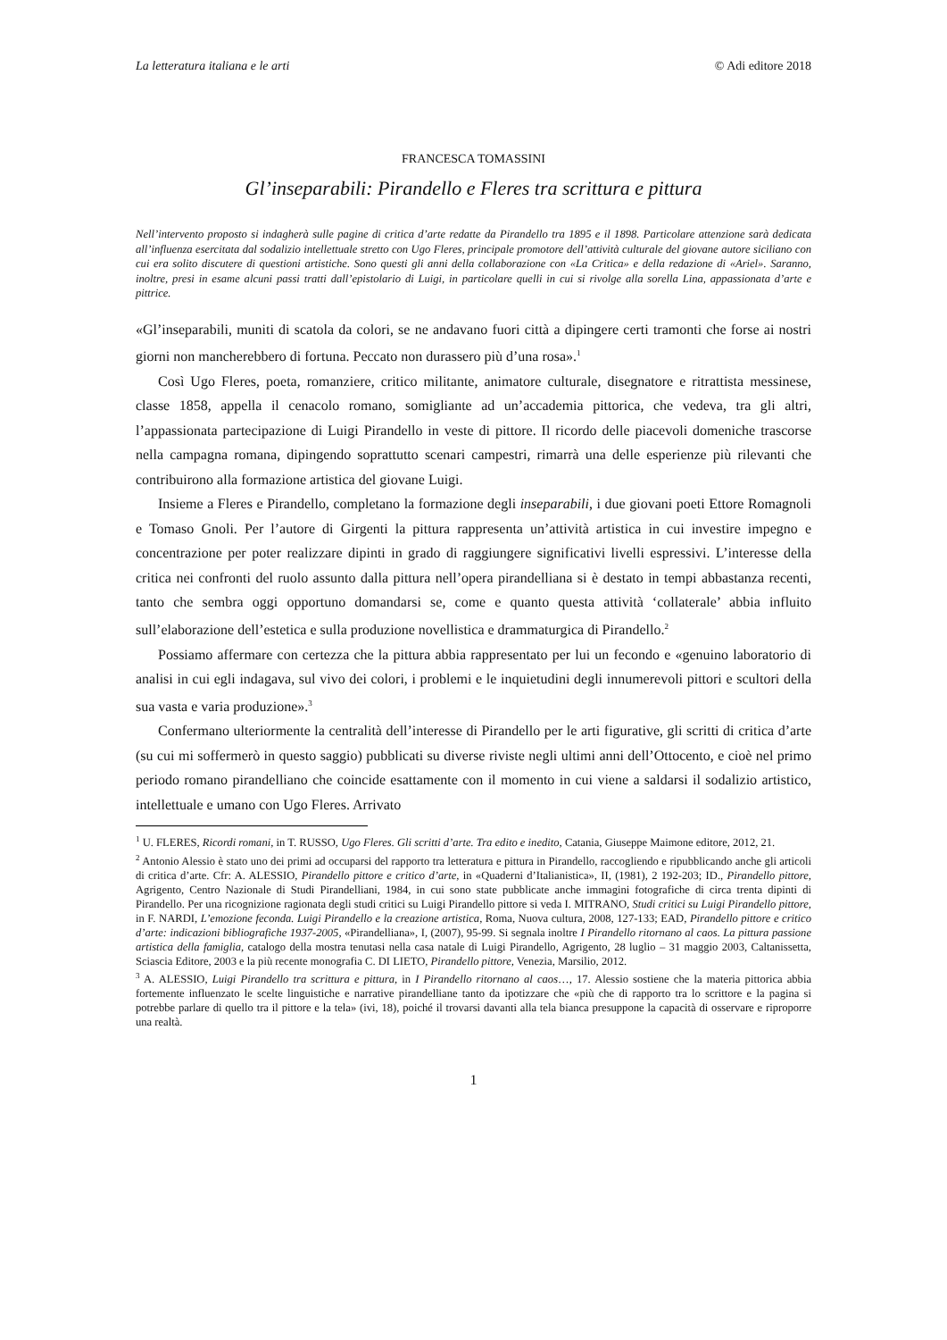La letteratura italiana e le arti © Adi editore 2018
FRANCESCA TOMASSINI
Gl’inseparabili: Pirandello e Fleres tra scrittura e pittura
Nell’intervento proposto si indagherà sulle pagine di critica d’arte redatte da Pirandello tra 1895 e il 1898. Particolare attenzione sarà dedicata all’influenza esercitata dal sodalizio intellettuale stretto con Ugo Fleres, principale promotore dell’attività culturale del giovane autore siciliano con cui era solito discutere di questioni artistiche. Sono questi gli anni della collaborazione con «La Critica» e della redazione di «Ariel». Saranno, inoltre, presi in esame alcuni passi tratti dall’epistolario di Luigi, in particolare quelli in cui si rivolge alla sorella Lina, appassionata d’arte e pittrice.
«Gl’inseparabili, muniti di scatola da colori, se ne andavano fuori città a dipingere certi tramonti che forse ai nostri giorni non mancherebbero di fortuna. Peccato non durassero più d’una rosa».<sup>1</sup>
Così Ugo Fleres, poeta, romanziere, critico militante, animatore culturale, disegnatore e ritrattista messinese, classe 1858, appella il cenacolo romano, somigliante ad un’accademia pittorica, che vedeva, tra gli altri, l’appassionata partecipazione di Luigi Pirandello in veste di pittore. Il ricordo delle piacevoli domeniche trascorse nella campagna romana, dipingendo soprattutto scenari campestri, rimarrà una delle esperienze più rilevanti che contribuirono alla formazione artistica del giovane Luigi.
Insieme a Fleres e Pirandello, completano la formazione degli inseparabili, i due giovani poeti Ettore Romagnoli e Tomaso Gnoli. Per l’autore di Girgenti la pittura rappresenta un’attività artistica in cui investire impegno e concentrazione per poter realizzare dipinti in grado di raggiungere significativi livelli espressivi. L’interesse della critica nei confronti del ruolo assunto dalla pittura nell’opera pirandelliana si è destato in tempi abbastanza recenti, tanto che sembra oggi opportuno domandarsi se, come e quanto questa attività ‘collaterale’ abbia influito sull’elaborazione dell’estetica e sulla produzione novellistica e drammaturgica di Pirandello.<sup>2</sup>
Possiamo affermare con certezza che la pittura abbia rappresentato per lui un fecondo e «genuino laboratorio di analisi in cui egli indagava, sul vivo dei colori, i problemi e le inquietudini degli innumerevoli pittori e scultori della sua vasta e varia produzione».<sup>3</sup>
Confermano ulteriormente la centralità dell’interesse di Pirandello per le arti figurative, gli scritti di critica d’arte (su cui mi soffermerò in questo saggio) pubblicati su diverse riviste negli ultimi anni dell’Ottocento, e cioè nel primo periodo romano pirandelliano che coincide esattamente con il momento in cui viene a saldarsi il sodalizio artistico, intellettuale e umano con Ugo Fleres. Arrivato
<sup>1</sup> U. FLERES, Ricordi romani, in T. RUSSO, Ugo Fleres. Gli scritti d’arte. Tra edito e inedito, Catania, Giuseppe Maimone editore, 2012, 21.
<sup>2</sup> Antonio Alessio è stato uno dei primi ad occuparsi del rapporto tra letteratura e pittura in Pirandello, raccogliendo e ripubblicando anche gli articoli di critica d’arte. Cfr: A. ALESSIO, Pirandello pittore e critico d’arte, in «Quaderni d’Italianistica», II, (1981), 2 192-203; ID., Pirandello pittore, Agrigento, Centro Nazionale di Studi Pirandelliani, 1984, in cui sono state pubblicate anche immagini fotografiche di circa trenta dipinti di Pirandello. Per una ricognizione ragionata degli studi critici su Luigi Pirandello pittore si veda I. MITRANO, Studi critici su Luigi Pirandello pittore, in F. NARDI, L’emozione feconda. Luigi Pirandello e la creazione artistica, Roma, Nuova cultura, 2008, 127-133; EAD, Pirandello pittore e critico d’arte: indicazioni bibliografiche 1937-2005, «Pirandelliana», I, (2007), 95-99. Si segnala inoltre I Pirandello ritornano al caos. La pittura passione artistica della famiglia, catalogo della mostra tenutasi nella casa natale di Luigi Pirandello, Agrigento, 28 luglio – 31 maggio 2003, Caltanissetta, Sciascia Editore, 2003 e la più recente monografia C. DI LIETO, Pirandello pittore, Venezia, Marsilio, 2012.
<sup>3</sup> A. ALESSIO, Luigi Pirandello tra scrittura e pittura, in I Pirandello ritornano al caos…, 17. Alessio sostiene che la materia pittorica abbia fortemente influenzato le scelte linguistiche e narrative pirandelliane tanto da ipotizzare che «più che di rapporto tra lo scrittore e la pagina si potrebbe parlare di quello tra il pittore e la tela» (ivi, 18), poiché il trovarsi davanti alla tela bianca presuppone la capacità di osservare e riproporre una realtà.
1